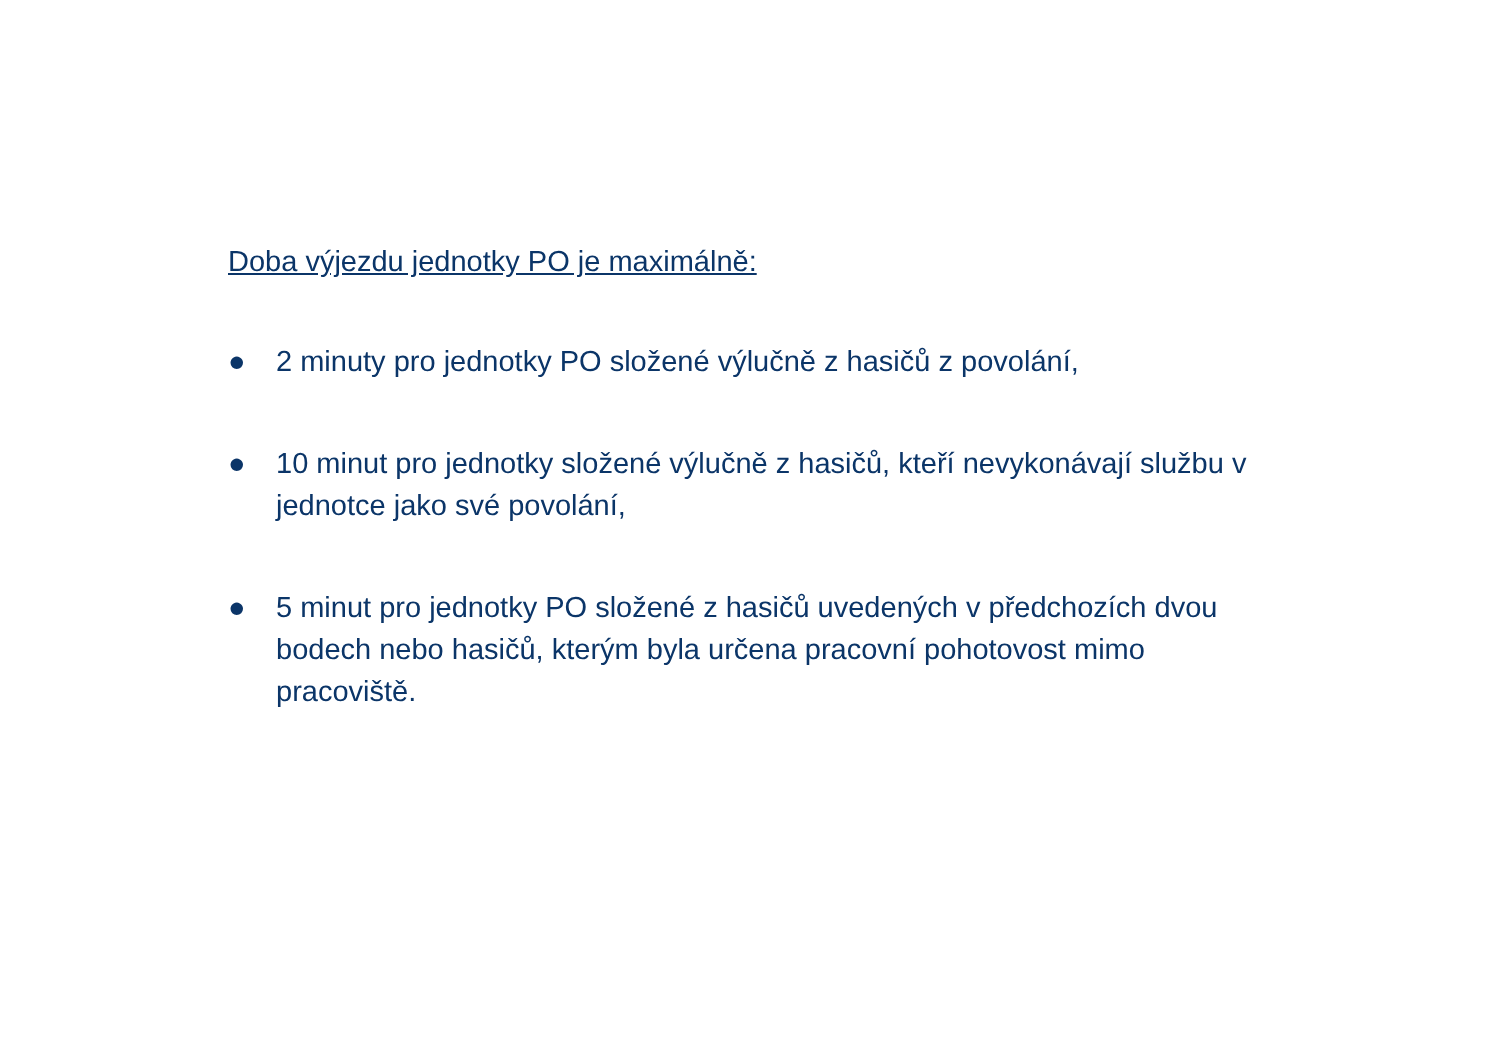Doba výjezdu jednotky PO je maximálně:
● 2 minuty pro jednotky PO složené výlučně z hasičů z povolání,
● 10 minut pro jednotky složené výlučně z hasičů, kteří nevykonávají službu v jednotce jako své povolání,
● 5 minut pro jednotky PO složené z hasičů uvedených v předchozích dvou bodech nebo hasičů, kterým byla určena pracovní pohotovost mimo pracoviště.